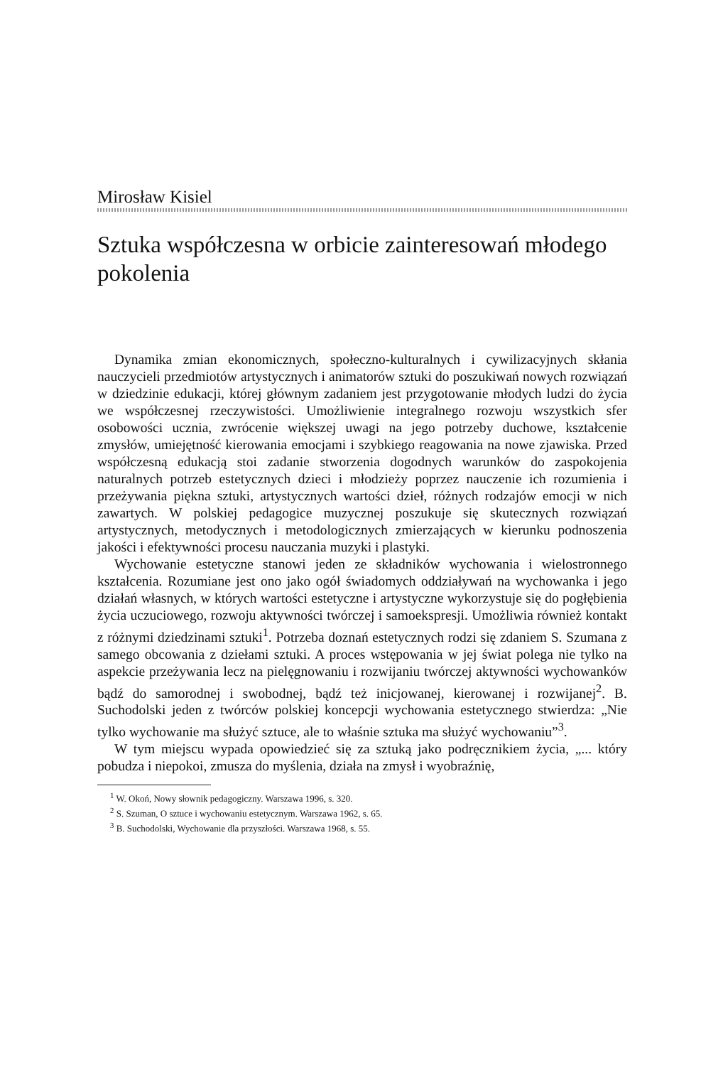Mirosław Kisiel
Sztuka współczesna w orbicie zainteresowań młodego pokolenia
Dynamika zmian ekonomicznych, społeczno-kulturalnych i cywilizacyjnych skłania nauczycieli przedmiotów artystycznych i animatorów sztuki do poszukiwań nowych rozwiązań w dziedzinie edukacji, której głównym zadaniem jest przygotowanie młodych ludzi do życia we współczesnej rzeczywistości. Umożliwienie integralnego rozwoju wszystkich sfer osobowości ucznia, zwrócenie większej uwagi na jego potrzeby duchowe, kształcenie zmysłów, umiejętność kierowania emocjami i szybkiego reagowania na nowe zjawiska. Przed współczesną edukacją stoi zadanie stworzenia dogodnych warunków do zaspokojenia naturalnych potrzeb estetycznych dzieci i młodzieży poprzez nauczenie ich rozumienia i przeżywania piękna sztuki, artystycznych wartości dzieł, różnych rodzajów emocji w nich zawartych. W polskiej pedagogice muzycznej poszukuje się skutecznych rozwiązań artystycznych, metodycznych i metodologicznych zmierzających w kierunku podnoszenia jakości i efektywności procesu nauczania muzyki i plastyki.
Wychowanie estetyczne stanowi jeden ze składników wychowania i wielostronnego kształcenia. Rozumiane jest ono jako ogół świadomych oddziaływań na wychowanka i jego działań własnych, w których wartości estetyczne i artystyczne wykorzystuje się do pogłębienia życia uczuciowego, rozwoju aktywności twórczej i samoekspresji. Umożliwia również kontakt z różnymi dziedzinami sztuki<sup>1</sup>. Potrzeba doznań estetycznych rodzi się zdaniem S. Szumana z samego obcowania z dziełami sztuki. A proces wstępowania w jej świat polega nie tylko na aspekcie przeżywania lecz na pielęgnowaniu i rozwijaniu twórczej aktywności wychowanków bądź do samorodnej i swobodnej, bądź też inicjowanej, kierowanej i rozwijanej<sup>2</sup>. B. Suchodolski jeden z twórców polskiej koncepcji wychowania estetycznego stwierdza: „Nie tylko wychowanie ma służyć sztuce, ale to właśnie sztuka ma służyć wychowaniu”<sup>3</sup>.
W tym miejscu wypada opowiedzieć się za sztuką jako podręcznikiem życia, „... który pobudza i niepokoi, zmusza do myślenia, działa na zmysł i wyobraźnię,
<sup>1</sup> W. Okoń, Nowy słownik pedagogiczny. Warszawa 1996, s. 320.
<sup>2</sup> S. Szuman, O sztuce i wychowaniu estetycznym. Warszawa 1962, s. 65.
<sup>3</sup> B. Suchodolski, Wychowanie dla przyszłości. Warszawa 1968, s. 55.